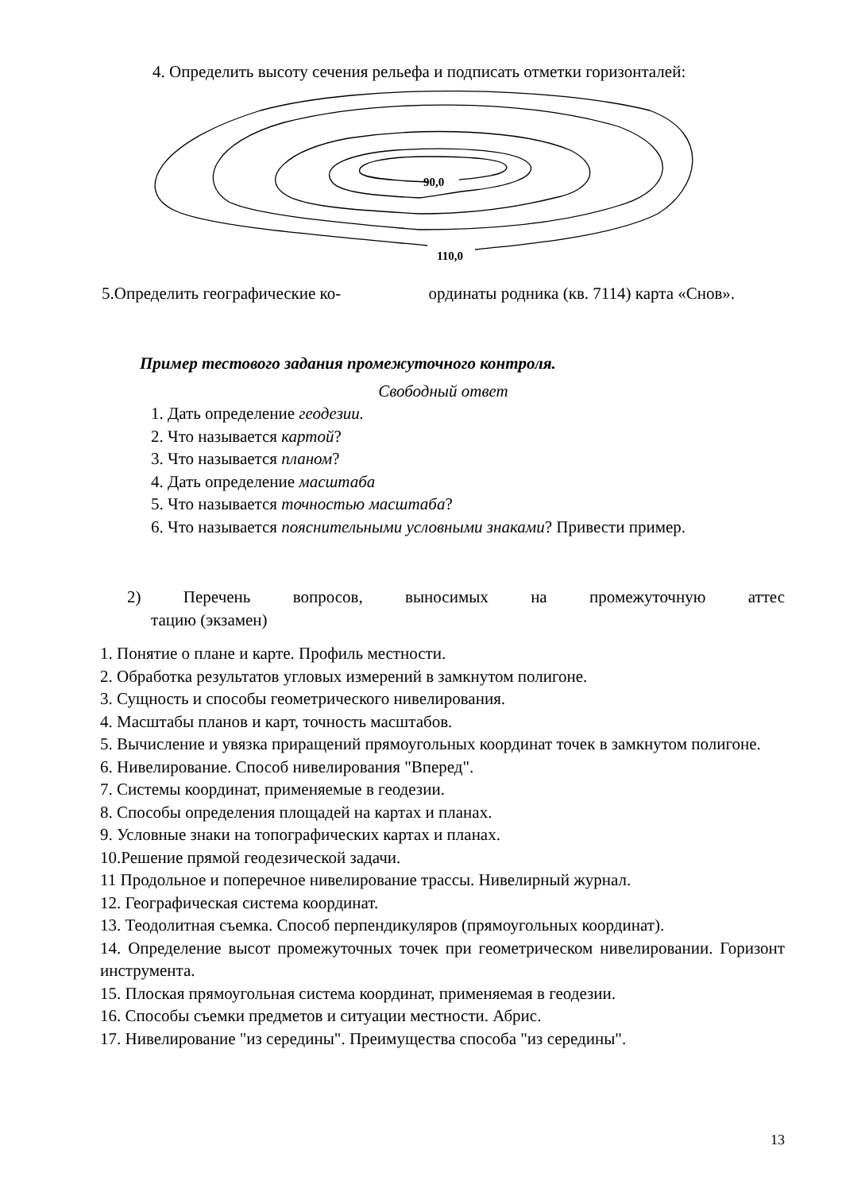4. Определить высоту сечения рельефа и подписать отметки горизонталей:
90,0
110,0
5.Определить географические ко- ординаты родника (кв. 7114) карта «Снов».
Пример тестового задания промежуточного контроля.
Свободный ответ
1. Дать определение геодезии.
2. Что называется картой?
3. Что называется планом?
4. Дать определение масштаба
5. Что называется точностью масштаба?
6. Что называется пояснительными условными знаками? Привести пример.
2) Перечень вопросов, выносимых на промежуточную аттес
тацию (экзамен)
1. Понятие о плане и карте. Профиль местности.
2. Обработка результатов угловых измерений в замкнутом полигоне.
3. Сущность и способы геометрического нивелирования.
4. Масштабы планов и карт, точность масштабов.
5. Вычисление и увязка приращений прямоугольных координат точек в замкнутом полигоне.
6. Нивелирование. Способ нивелирования "Вперед".
7. Системы координат, применяемые в геодезии.
8. Способы определения площадей на картах и планах.
9. Условные знаки на топографических картах и планах.
10.Решение прямой геодезической задачи.
11 Продольное и поперечное нивелирование трассы. Нивелирный журнал.
12. Географическая система координат.
13. Теодолитная съемка. Способ перпендикуляров (прямоугольных координат).
14. Определение высот промежуточных точек при геометрическом нивелировании. Горизонт инструмента.
15. Плоская прямоугольная система координат, применяемая в геодезии.
16. Способы съемки предметов и ситуации местности. Абрис.
17. Нивелирование "из середины". Преимущества способа "из середины".
13